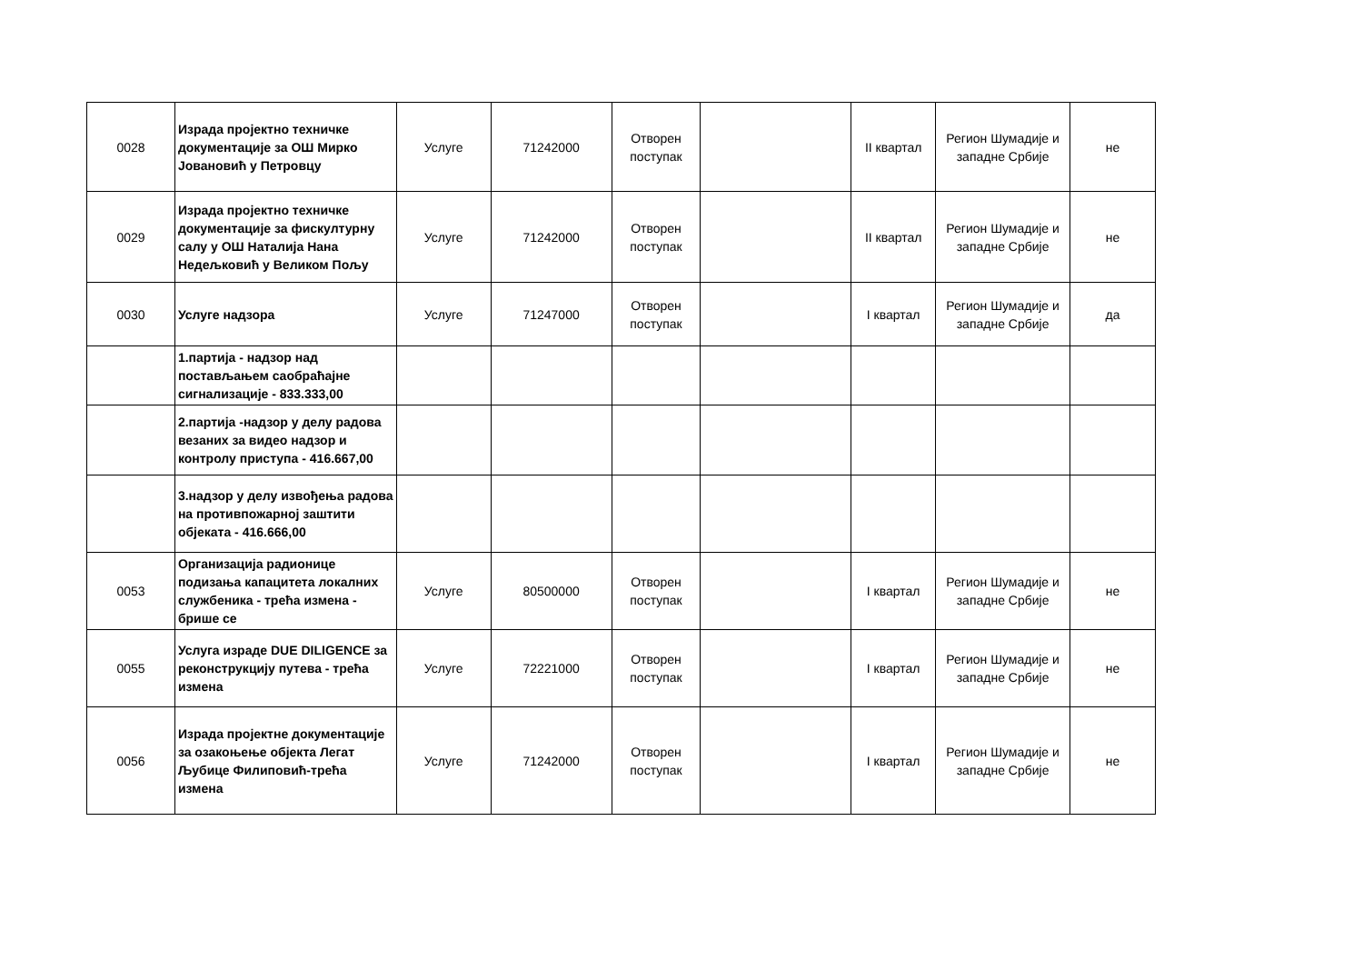| 0028 | Израда пројектно техничке документације за ОШ Мирко Јовановић у Петровцу | Услуге | 71242000 | Отворен поступак | | II квартал | Регион Шумадије и западне Србије | не |
| 0029 | Израда пројектно техничке документације за фискултурну салу у ОШ Наталија Нана Недељковић у Великом Пољу | Услуге | 71242000 | Отворен поступак | | II квартал | Регион Шумадије и западне Србије | не |
| 0030 | Услуге надзора | Услуге | 71247000 | Отворен поступак | | I квартал | Регион Шумадије и западне Србије | да |
| | 1.партија - надзор над постављањем саобраћајне сигнализације - 833.333,00 | | | | | | | |
| | 2.партија -надзор у делу радова везаних за видео надзор и контролу приступа - 416.667,00 | | | | | | | |
| | 3.надзор у делу извођења радова на противпожарној заштити објеката - 416.666,00 | | | | | | | |
| 0053 | Организација радионице подизања капацитета локалних службеника - трећа измена - брише се | Услуге | 80500000 | Отворен поступак | | I квартал | Регион Шумадије и западне Србије | не |
| 0055 | Услуга израде DUE DILIGENCE за реконструкцију путева - трећа измена | Услуге | 72221000 | Отворен поступак | | I квартал | Регион Шумадије и западне Србије | не |
| 0056 | Израда пројектне документације за озакоњење објекта Легат Љубице Филиповић-трећа измена | Услуге | 71242000 | Отворен поступак | | I квартал | Регион Шумадије и западне Србије | не |